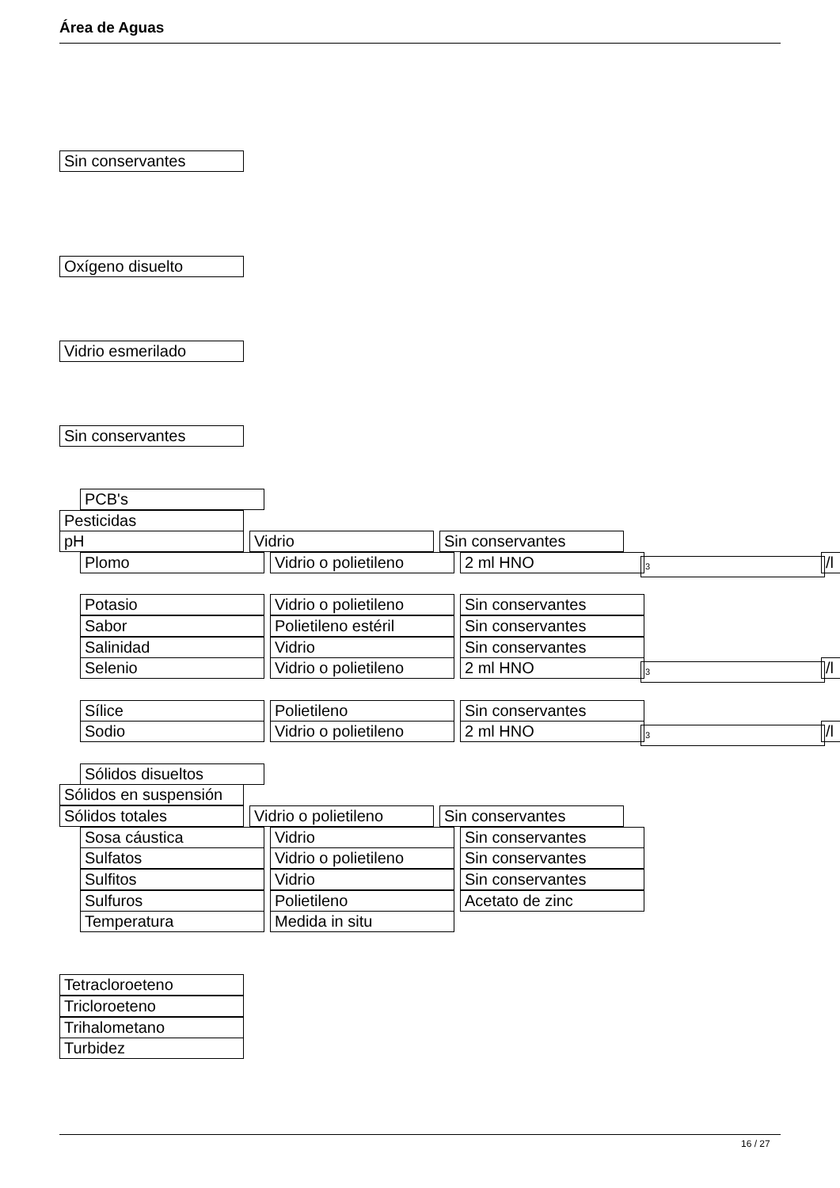Área de Aguas
Sin conservantes
Oxígeno disuelto
Vidrio esmerilado
Sin conservantes
PCB's
Pesticidas
pH Vidrio Sin conservantes
Plomo Vidrio o polietileno 2 ml HNO 3 /l
Potasio Vidrio o polietileno Sin conservantes
Sabor Polietileno estéril Sin conservantes
Salinidad Vidrio Sin conservantes
Selenio Vidrio o polietileno 2 ml HNO 3 /l
Sílice Polietileno Sin conservantes
Sodio Vidrio o polietileno 2 ml HNO 3 /l
Sólidos disueltos
Sólidos en suspensión
Sólidos totales Vidrio o polietileno Sin conservantes
Sosa cáustica Vidrio Sin conservantes
Sulfatos Vidrio o polietileno Sin conservantes
Sulfitos Vidrio Sin conservantes
Sulfuros Polietileno Acetato de zinc
Temperatura Medida in situ
Tetracloroeteno
Tricloroeteno
Trihalometano
Turbidez
16 / 27